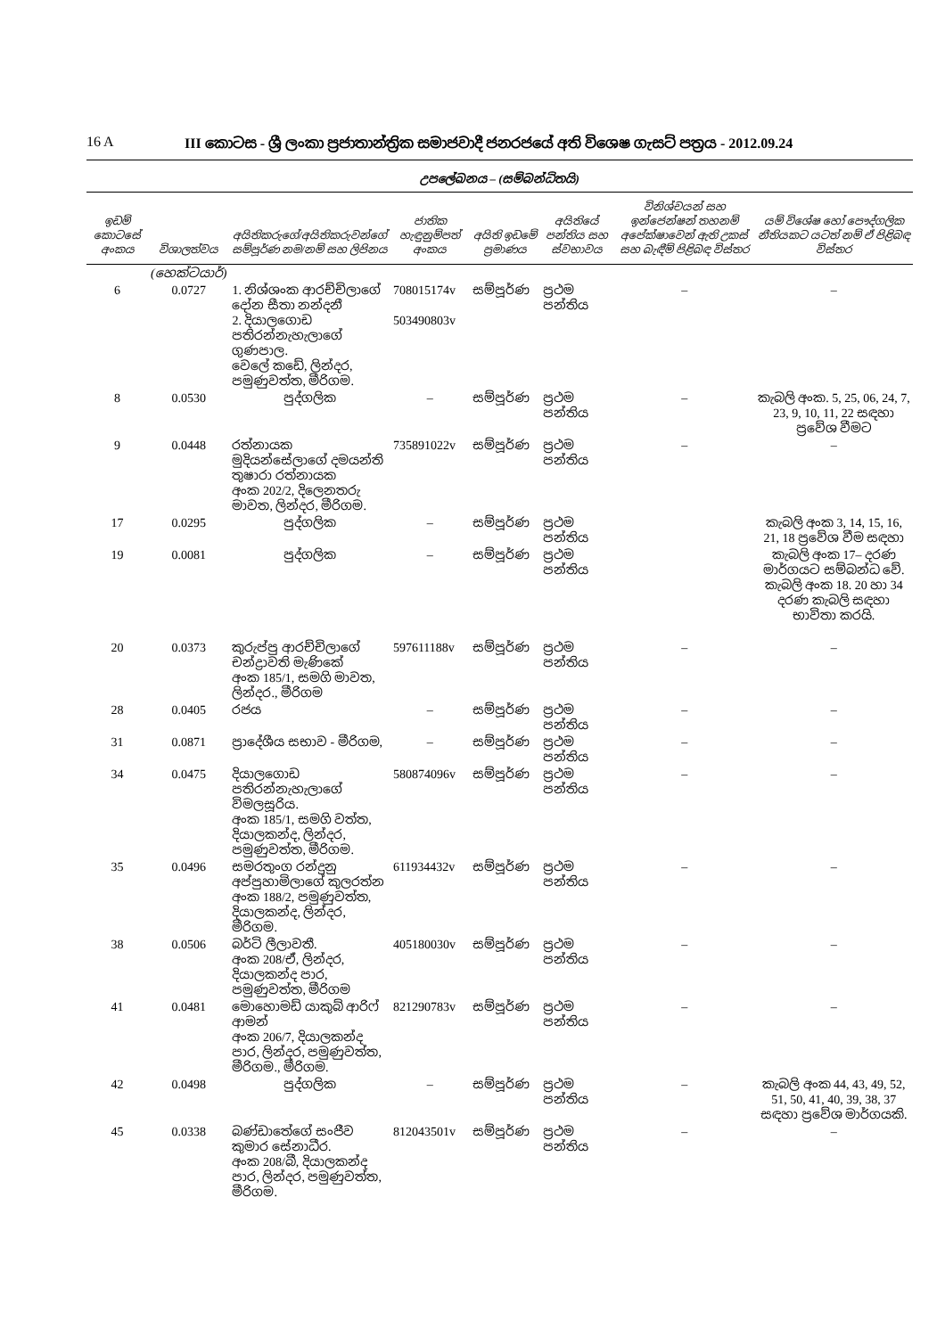16 A III කොටස - ශ්‍රී ලංකා ප්‍රජාතාන්ත්‍රික සමාජවාදී ජනරජයේ අති විශෙෂ ගැසට් පත්‍රය - 2012.09.24
උපලේඛනය – (සම්බන්ධිතයි)
| ඉඩම් කොටසේ අංකය | විශාලත්වය | අයිතිකරුගේ/අයිතිකරුවන්ගේ සම්පූර්ණ නම/නම් සහ ලිපිනය | ජාතික හැඳුනුම්පත් අංකය | අයිති ඉඩමේ ප්‍රමාණය | අයිතියේ පන්තිය සහ ස්වභාවය | විනිශ්චයන් සහ ඉන්ජෙන්ෂන් තහනම් අපේක්ෂාවෙන් ඇති උකස් සහ බැඳීම් පිළිබඳ විස්තර | යම් විශේෂ හෝ පෞද්ගලික නීතියකට යටත් නම් ඒ පිළිබඳ විස්තර |
| --- | --- | --- | --- | --- | --- | --- | --- |
| | (හෙක්ටයාර්) | | | | | | |
| 6 | 0.0727 | 1. නිශ්ශංක ආරච්චිලාගේ දෝන සීතා නන්දනී 2. දියාලගොඩ පතිරන්නැහැලාගේ ගුණපාල. වෙලේ කඩේ, ලින්දර, පමුණුවත්ත, මීරිගම. | 708015174v 503490803v | සම්පූර්ණ | ප්‍රථම පන්තිය | – | – |
| 8 | 0.0530 | පුද්ගලික | – | සම්පූර්ණ | ප්‍රථම පන්තිය | – | කැබලි අංක. 5, 25, 06, 24, 7, 23, 9, 10, 11, 22 සඳහා ප්‍රවේශ වීමට |
| 9 | 0.0448 | රත්නායක මුදියන්සේලාගේ දමයන්ති තුෂාරා රත්නායක අංක 202/2, දිලෙනතරු මාවත, ලින්දර, මීරිගම. | 735891022v | සම්පූර්ණ | ප්‍රථම පන්තිය | – | – |
| 17 | 0.0295 | පුද්ගලික | – | සම්පූර්ණ | ප්‍රථම පන්තිය | | කැබලි අංක 3, 14, 15, 16, 21, 18 ප්‍රවේශ වීම සඳහා |
| 19 | 0.0081 | පුද්ගලික | – | සම්පූර්ණ | ප්‍රථම පන්තිය | | කැබලි අංක 17– දරණ මාර්ගයට සම්බන්ධ වේ. කැබලි අංක 18. 20 හා 34 දරණ කැබලි සඳහා භාවිතා කරයි. |
| 20 | 0.0373 | කුරුප්පු ආරච්චිලාගේ චන්ද්‍රාවති මැණිකේ අංක 185/1, සමගි මාවත, ලින්දර., මීරිගම | 597611188v | සම්පූර්ණ | ප්‍රථම පන්තිය | – | – |
| 28 | 0.0405 | රජය | – | සම්පූර්ණ | ප්‍රථම පන්තිය | – | – |
| 31 | 0.0871 | ප්‍රාදේශීය සභාව - මීරිගම, | – | සම්පූර්ණ | ප්‍රථම පන්තිය | – | – |
| 34 | 0.0475 | දියාලගොඩ පතිරන්නැහැලාගේ විමලසූරිය. අංක 185/1, සමගි වත්ත, දියාලකන්ද, ලින්දර, පමුණුවත්ත, මීරිගම. | 580874096v | සම්පූර්ණ | ප්‍රථම පන්තිය | – | – |
| 35 | 0.0496 | සමරතුංග රන්දුනු අප්පුහාමිලාගේ කුලරත්න අංක 188/2, පමුණුවත්ත, දියාලකන්ද, ලින්දර, මීරිගම. | 611934432v | සම්පූර්ණ | ප්‍රථම පන්තිය | – | – |
| 38 | 0.0506 | බර්ටි ලීලාවතී. අංක 208/ඒ, ලින්දර, දියාලකන්ද පාර, පමුණුවත්ත, මීරිගම | 405180030v | සම්පූර්ණ | ප්‍රථම පන්තිය | – | – |
| 41 | 0.0481 | මොහොමඩ් යාකුබ් ආරිෆ් ආමන් අංක 206/7, දියාලකන්ද පාර, ලින්දර, පමුණුවත්ත, මීරිගම., මීරිගම. | 821290783v | සම්පූර්ණ | ප්‍රථම පන්තිය | – | – |
| 42 | 0.0498 | පුද්ගලික | – | සම්පූර්ණ | ප්‍රථම පන්තිය | – | කැබලි අංක 44, 43, 49, 52, 51, 50, 41, 40, 39, 38, 37 සඳහා ප්‍රවේශ මාර්ගයකි. |
| 45 | 0.0338 | බණ්ඩාතේගේ සංජීව කුමාර සේනාධීර. අංක 208/බී, දියාලකන්ද පාර, ලින්දර, පමුණුවත්ත, මීරිගම. | 812043501v | සම්පූර්ණ | ප්‍රථම පන්තිය | – | – |